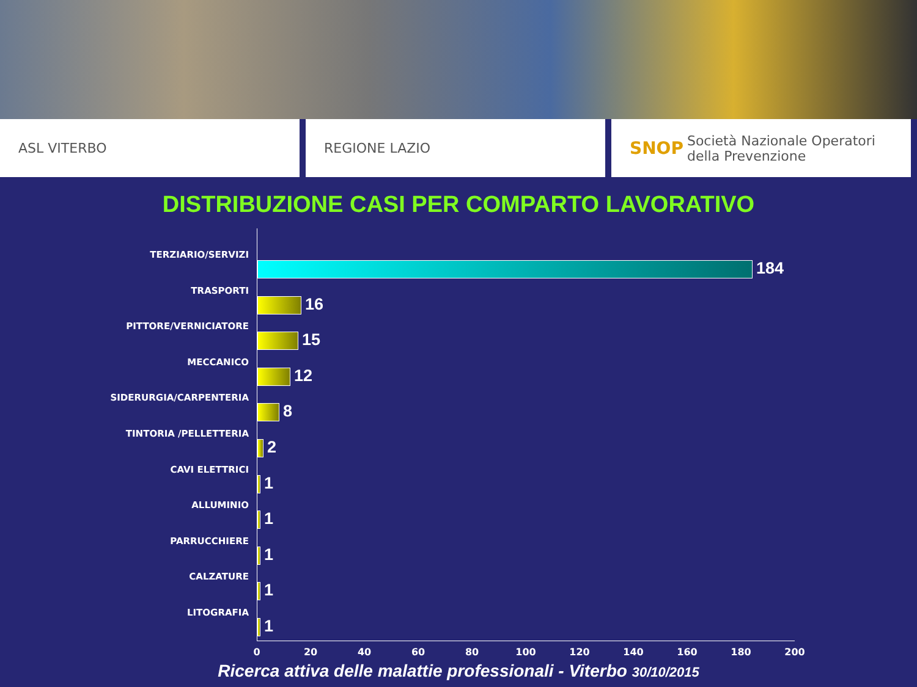ASL VITERBO REGIONE LAZIO
SNOP Società Nazionale Operatori della Prevenzione
DISTRIBUZIONE CASI PER COMPARTO LAVORATIVO
TERZIARIO/SERVIZI
184
TRASPORTI
16
PITTORE/VERNICIATORE
15
MECCANICO
12
SIDERURGIA/CARPENTERIA
8
TINTORIA /PELLETTERIA
2
CAVI ELETTRICI
1
ALLUMINIO
1
PARRUCCHIERE
1
CALZATURE
1
LITOGRAFIA
1
0 20 40 60 80 100 120 140 160 180 200
Ricerca attiva delle malattie professionali - Viterbo 30/10/2015